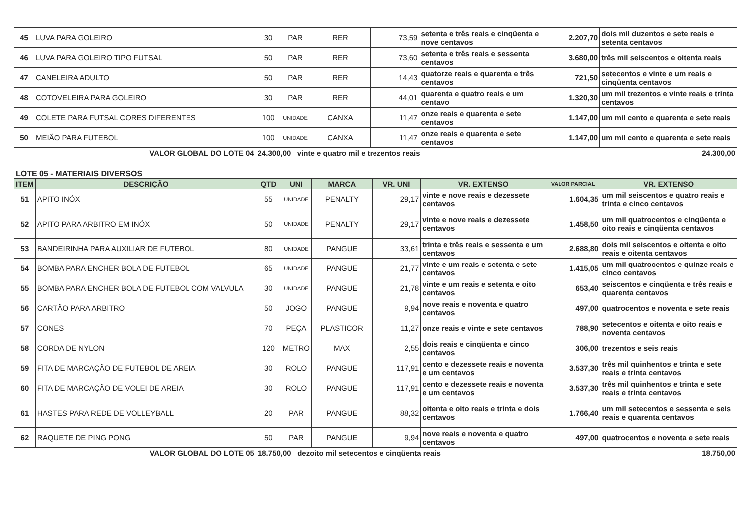| 45 | LUVA PARA GOLEIRO | 30 | PAR | RER | 73,59 | setenta e três reais e cinqüenta e nove centavos | 2.207,70 | dois mil duzentos e sete reais e setenta centavos |
| 46 | LUVA PARA GOLEIRO TIPO FUTSAL | 50 | PAR | RER | 73,60 | setenta e três reais e sessenta centavos | 3.680,00 | três mil seiscentos e oitenta reais |
| 47 | CANELEIRA ADULTO | 50 | PAR | RER | 14,43 | quatorze reais e quarenta e três centavos | 721,50 | setecentos e vinte e um reais e cinqüenta centavos |
| 48 | COTOVELEIRA PARA GOLEIRO | 30 | PAR | RER | 44,01 | quarenta e quatro reais e um centavo | 1.320,30 | um mil trezentos e vinte reais e trinta centavos |
| 49 | COLETE PARA FUTSAL CORES DIFERENTES | 100 | UNIDADE | CANXA | 11,47 | onze reais e quarenta e sete centavos | 1.147,00 | um mil cento e quarenta e sete reais |
| 50 | MEIÃO PARA FUTEBOL | 100 | UNIDADE | CANXA | 11,47 | onze reais e quarenta e sete centavos | 1.147,00 | um mil cento e quarenta e sete reais |
| VALOR GLOBAL DO LOTE 04 | | 24.300,00 vinte e quatro mil e trezentos reais | | | | | 24.300,00 | |
LOTE 05 - MATERIAIS DIVERSOS
| ITEM | DESCRIÇÃO | QTD | UNI | MARCA | VR. UNI | VR. EXTENSO | VALOR PARCIAL | VR. EXTENSO |
| --- | --- | --- | --- | --- | --- | --- | --- | --- |
| 51 | APITO INÓX | 55 | UNIDADE | PENALTY | 29,17 | vinte e nove reais e dezessete centavos | 1.604,35 | um mil seiscentos e quatro reais e trinta e cinco centavos |
| 52 | APITO PARA ARBITRO EM INÓX | 50 | UNIDADE | PENALTY | 29,17 | vinte e nove reais e dezessete centavos | 1.458,50 | um mil quatrocentos e cinqüenta e oito reais e cinqüenta centavos |
| 53 | BANDEIRINHA PARA AUXILIAR DE FUTEBOL | 80 | UNIDADE | PANGUE | 33,61 | trinta e três reais e sessenta e um centavos | 2.688,80 | dois mil seiscentos e oitenta e oito reais e oitenta centavos |
| 54 | BOMBA PARA ENCHER BOLA DE FUTEBOL | 65 | UNIDADE | PANGUE | 21,77 | vinte e um reais e setenta e sete centavos | 1.415,05 | um mil quatrocentos e quinze reais e cinco centavos |
| 55 | BOMBA PARA ENCHER BOLA DE FUTEBOL COM VALVULA | 30 | UNIDADE | PANGUE | 21,78 | vinte e um reais e setenta e oito centavos | 653,40 | seiscentos e cinqüenta e três reais e quarenta centavos |
| 56 | CARTÃO PARA ARBITRO | 50 | JOGO | PANGUE | 9,94 | nove reais e noventa e quatro centavos | 497,00 | quatrocentos e noventa e sete reais |
| 57 | CONES | 70 | PEÇA | PLASTICOR | 11,27 | onze reais e vinte e sete centavos | 788,90 | setecentos e oitenta e oito reais e noventa centavos |
| 58 | CORDA DE NYLON | 120 | METRO | MAX | 2,55 | dois reais e cinqüenta e cinco centavos | 306,00 | trezentos e seis reais |
| 59 | FITA DE MARCAÇÃO DE FUTEBOL DE AREIA | 30 | ROLO | PANGUE | 117,91 | cento e dezessete reais e noventa e um centavos | 3.537,30 | três mil quinhentos e trinta e sete reais e trinta centavos |
| 60 | FITA DE MARCAÇÃO DE VOLEI DE AREIA | 30 | ROLO | PANGUE | 117,91 | cento e dezessete reais e noventa e um centavos | 3.537,30 | três mil quinhentos e trinta e sete reais e trinta centavos |
| 61 | HASTES PARA REDE DE VOLLEYBALL | 20 | PAR | PANGUE | 88,32 | oitenta e oito reais e trinta e dois centavos | 1.766,40 | um mil setecentos e sessenta e seis reais e quarenta centavos |
| 62 | RAQUETE DE PING PONG | 50 | PAR | PANGUE | 9,94 | nove reais e noventa e quatro centavos | 497,00 | quatrocentos e noventa e sete reais |
| VALOR GLOBAL DO LOTE 05 | | 18.750,00 dezoito mil setecentos e cinqüenta reais | | | | | 18.750,00 | |